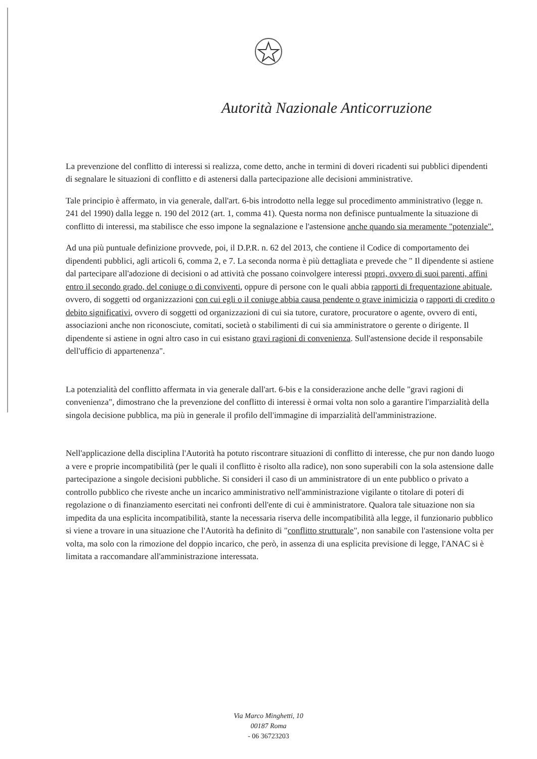Autorità Nazionale Anticorruzione
La prevenzione del conflitto di interessi si realizza, come detto, anche in termini di doveri ricadenti sui pubblici dipendenti di segnalare le situazioni di conflitto e di astenersi dalla partecipazione alle decisioni amministrative.
Tale principio è affermato, in via generale, dall'art. 6-bis introdotto nella legge sul procedimento amministrativo (legge n. 241 del 1990) dalla legge n. 190 del 2012 (art. 1, comma 41). Questa norma non definisce puntualmente la situazione di conflitto di interessi, ma stabilisce che esso impone la segnalazione e l'astensione anche quando sia meramente "potenziale".
Ad una più puntuale definizione provvede, poi, il D.P.R. n. 62 del 2013, che contiene il Codice di comportamento dei dipendenti pubblici, agli articoli 6, comma 2, e 7. La seconda norma è più dettagliata e prevede che " Il dipendente si astiene dal partecipare all'adozione di decisioni o ad attività che possano coinvolgere interessi propri, ovvero di suoi parenti, affini entro il secondo grado, del coniuge o di conviventi, oppure di persone con le quali abbia rapporti di frequentazione abituale, ovvero, di soggetti od organizzazioni con cui egli o il coniuge abbia causa pendente o grave inimicizia o rapporti di credito o debito significativi, ovvero di soggetti od organizzazioni di cui sia tutore, curatore, procuratore o agente, ovvero di enti, associazioni anche non riconosciute, comitati, società o stabilimenti di cui sia amministratore o gerente o dirigente. Il dipendente si astiene in ogni altro caso in cui esistano gravi ragioni di convenienza. Sull'astensione decide il responsabile dell'ufficio di appartenenza".
La potenzialità del conflitto affermata in via generale dall'art. 6-bis e la considerazione anche delle "gravi ragioni di convenienza", dimostrano che la prevenzione del conflitto di interessi è ormai volta non solo a garantire l'imparzialità della singola decisione pubblica, ma più in generale il profilo dell'immagine di imparzialità dell'amministrazione.
Nell'applicazione della disciplina l'Autorità ha potuto riscontrare situazioni di conflitto di interesse, che pur non dando luogo a vere e proprie incompatibilità (per le quali il conflitto è risolto alla radice), non sono superabili con la sola astensione dalle partecipazione a singole decisioni pubbliche. Si consideri il caso di un amministratore di un ente pubblico o privato a controllo pubblico che riveste anche un incarico amministrativo nell'amministrazione vigilante o titolare di poteri di regolazione o di finanziamento esercitati nei confronti dell'ente di cui è amministratore. Qualora tale situazione non sia impedita da una esplicita incompatibilità, stante la necessaria riserva delle incompatibilità alla legge, il funzionario pubblico si viene a trovare in una situazione che l'Autorità ha definito di "conflitto strutturale", non sanabile con l'astensione volta per volta, ma solo con la rimozione del doppio incarico, che però, in assenza di una esplicita previsione di legge, l'ANAC si è limitata a raccomandare all'amministrazione interessata.
Via Marco Minghetti, 10
00187 Roma
- 06 36723203